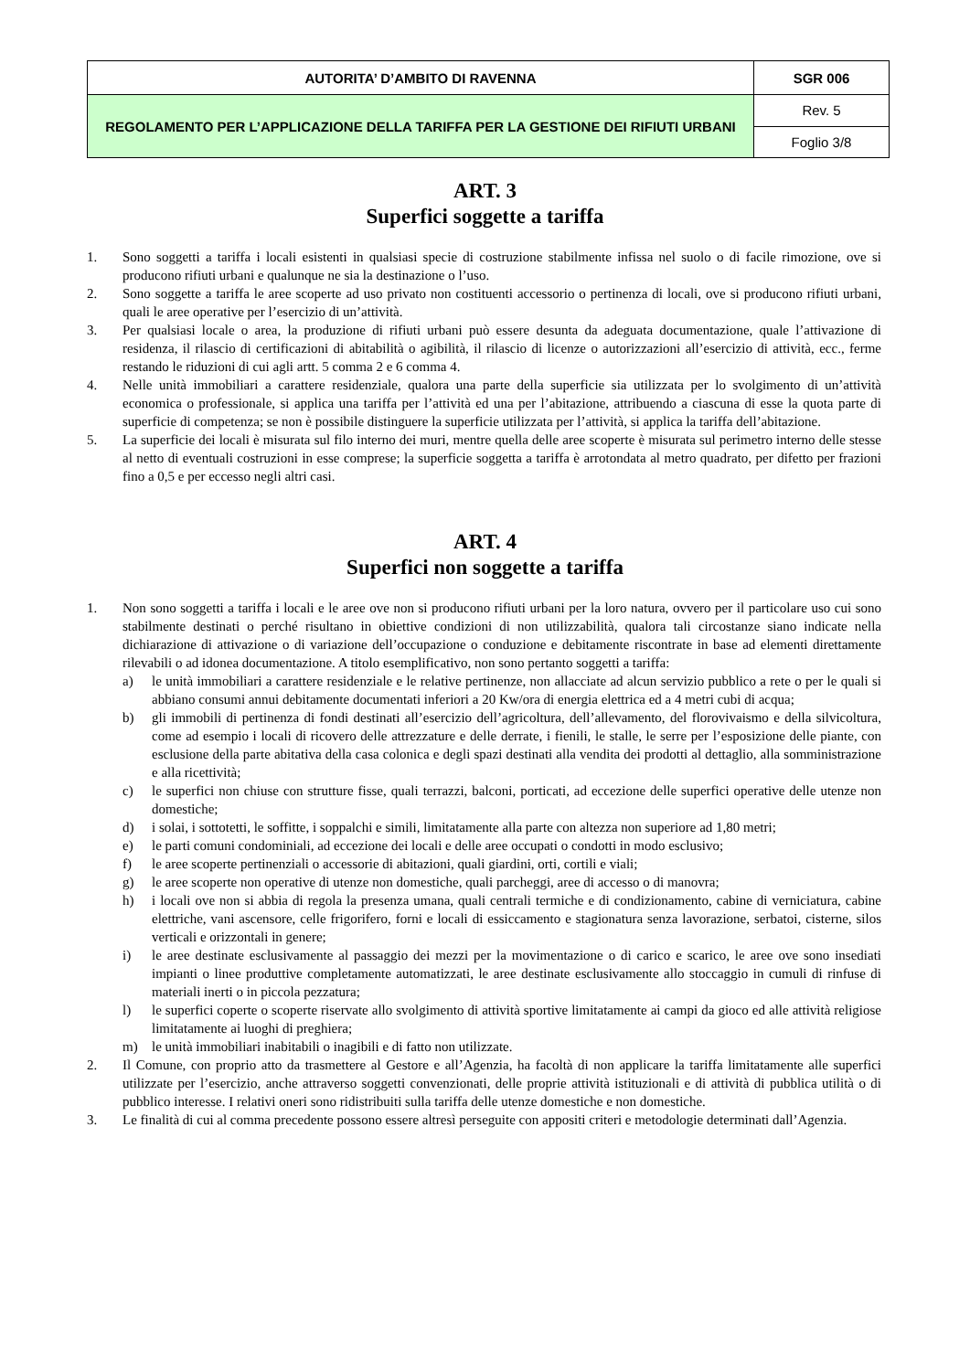| AUTORITA’ D’AMBITO DI RAVENNA | SGR 006 |
| REGOLAMENTO PER L’APPLICAZIONE DELLA TARIFFA PER LA GESTIONE DEI RIFIUTI URBANI | Rev. 5 |
| | Foglio 3/8 |
ART. 3
Superfici soggette a tariffa
1. Sono soggetti a tariffa i locali esistenti in qualsiasi specie di costruzione stabilmente infissa nel suolo o di facile rimozione, ove si producono rifiuti urbani e qualunque ne sia la destinazione o l’uso.
2. Sono soggette a tariffa le aree scoperte ad uso privato non costituenti accessorio o pertinenza di locali, ove si producono rifiuti urbani, quali le aree operative per l’esercizio di un’attività.
3. Per qualsiasi locale o area, la produzione di rifiuti urbani può essere desunta da adeguata documentazione, quale l’attivazione di residenza, il rilascio di certificazioni di abitabilità o agibilità, il rilascio di licenze o autorizzazioni all’esercizio di attività, ecc., ferme restando le riduzioni di cui agli artt. 5 comma 2 e 6 comma 4.
4. Nelle unità immobiliari a carattere residenziale, qualora una parte della superficie sia utilizzata per lo svolgimento di un’attività economica o professionale, si applica una tariffa per l’attività ed una per l’abitazione, attribuendo a ciascuna di esse la quota parte di superficie di competenza; se non è possibile distinguere la superficie utilizzata per l’attività, si applica la tariffa dell’abitazione.
5. La superficie dei locali è misurata sul filo interno dei muri, mentre quella delle aree scoperte è misurata sul perimetro interno delle stesse al netto di eventuali costruzioni in esse comprese; la superficie soggetta a tariffa è arrotondata al metro quadrato, per difetto per frazioni fino a 0,5 e per eccesso negli altri casi.
ART. 4
Superfici non soggette a tariffa
1. Non sono soggetti a tariffa i locali e le aree ove non si producono rifiuti urbani per la loro natura, ovvero per il particolare uso cui sono stabilmente destinati o perché risultano in obiettive condizioni di non utilizzabilità, qualora tali circostanze siano indicate nella dichiarazione di attivazione o di variazione dell’occupazione o conduzione e debitamente riscontrate in base ad elementi direttamente rilevabili o ad idonea documentazione. A titolo esemplificativo, non sono pertanto soggetti a tariffa:
a) le unità immobiliari a carattere residenziale e le relative pertinenze, non allacciate ad alcun servizio pubblico a rete o per le quali si abbiano consumi annui debitamente documentati inferiori a 20 Kw/ora di energia elettrica ed a 4 metri cubi di acqua;
b) gli immobili di pertinenza di fondi destinati all’esercizio dell’agricoltura, dell’allevamento, del florovivaismo e della silvicoltura, come ad esempio i locali di ricovero delle attrezzature e delle derrate, i fienili, le stalle, le serre per l’esposizione delle piante, con esclusione della parte abitativa della casa colonica e degli spazi destinati alla vendita dei prodotti al dettaglio, alla somministrazione e alla ricettività;
c) le superfici non chiuse con strutture fisse, quali terrazzi, balconi, porticati, ad eccezione delle superfici operative delle utenze non domestiche;
d) i solai, i sottotetti, le soffitte, i soppalchi e simili, limitatamente alla parte con altezza non superiore ad 1,80 metri;
e) le parti comuni condominiali, ad eccezione dei locali e delle aree occupati o condotti in modo esclusivo;
f) le aree scoperte pertinenziali o accessorie di abitazioni, quali giardini, orti, cortili e viali;
g) le aree scoperte non operative di utenze non domestiche, quali parcheggi, aree di accesso o di manovra;
h) i locali ove non si abbia di regola la presenza umana, quali centrali termiche e di condizionamento, cabine di verniciatura, cabine elettriche, vani ascensore, celle frigorifero, forni e locali di essiccamento e stagionatura senza lavorazione, serbatoi, cisterne, silos verticali e orizzontali in genere;
i) le aree destinate esclusivamente al passaggio dei mezzi per la movimentazione o di carico e scarico, le aree ove sono insediati impianti o linee produttive completamente automatizzati, le aree destinate esclusivamente allo stoccaggio in cumuli di rinfuse di materiali inerti o in piccola pezzatura;
l) le superfici coperte o scoperte riservate allo svolgimento di attività sportive limitatamente ai campi da gioco ed alle attività religiose limitatamente ai luoghi di preghiera;
m) le unità immobiliari inabitabili o inagibili e di fatto non utilizzate.
2. Il Comune, con proprio atto da trasmettere al Gestore e all’Agenzia, ha facoltà di non applicare la tariffa limitatamente alle superfici utilizzate per l’esercizio, anche attraverso soggetti convenzionati, delle proprie attività istituzionali e di attività di pubblica utilità o di pubblico interesse. I relativi oneri sono ridistribuiti sulla tariffa delle utenze domestiche e non domestiche.
3. Le finalità di cui al comma precedente possono essere altresì perseguite con appositi criteri e metodologie determinati dall’Agenzia.